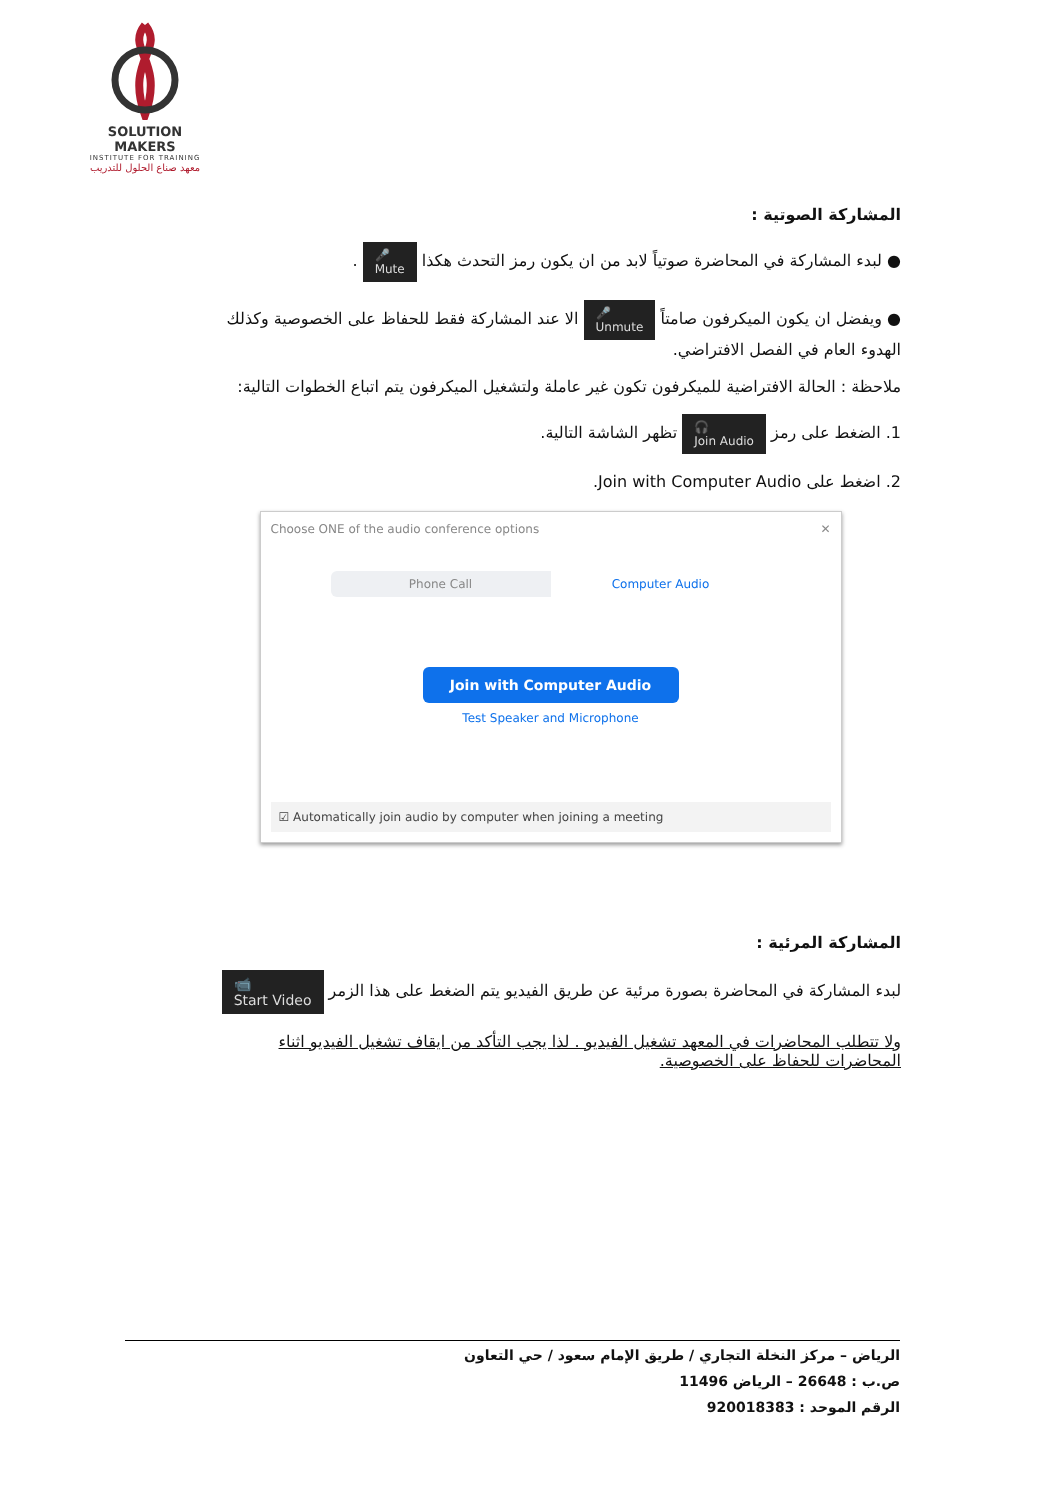SOLUTION MAKERS
INSTITUTE FOR TRAINING
معهد صناع الحلول للتدريب
المشاركة الصوتية :
● لبدء المشاركة في المحاضرة صوتياً لابد من ان يكون رمز التحدث هكذا 🎤
Mute .
● ويفضل ان يكون الميكرفون صامتاً 🎤
Unmute الا عند المشاركة فقط للحفاظ على الخصوصية وكذلك الهدوء العام في الفصل الافتراضي.
ملاحظة : الحالة الافتراضية للميكرفون تكون غير عاملة ولتشغيل الميكرفون يتم اتباع الخطوات التالية:
1. الضغط على رمز 🎧
Join Audio تظهر الشاشة التالية.
2. اضغط على Join with Computer Audio.
Choose ONE of the audio conference options ✕
Phone Call Computer Audio
Join with Computer Audio
Test Speaker and Microphone
☑ Automatically join audio by computer when joining a meeting
المشاركة المرئية :
لبدء المشاركة في المحاضرة بصورة مرئية عن طريق الفيديو يتم الضغط على هذا الزمر 📹
Start Video
ولا تتطلب المحاضرات في المعهد تشغيل الفيديو . لذا يجب التأكد من ايقاف تشغيل الفيديو اثناء المحاضرات للحفاظ على الخصوصية.
الرياض – مركز النخلة التجاري / طريق الإمام سعود / حي التعاون
ص.ب : 26648 – الرياض 11496
الرقم الموحد : 920018383